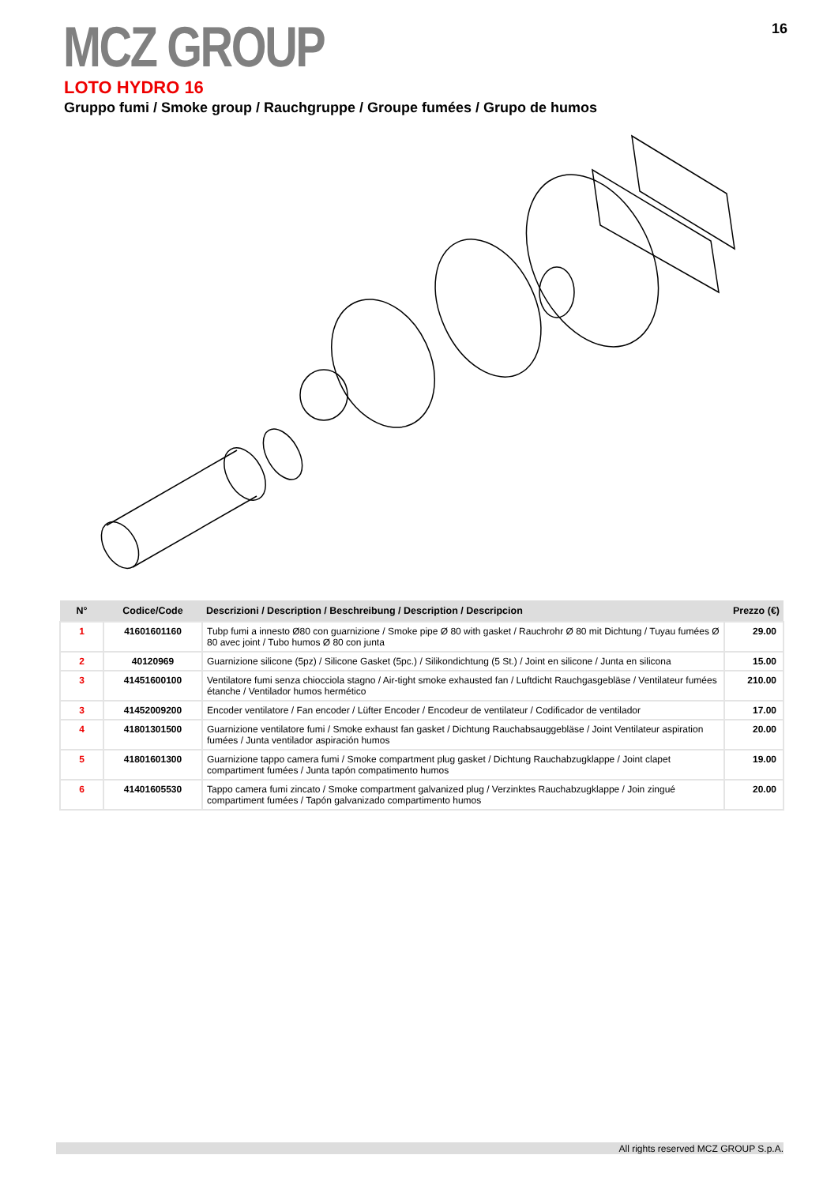MCZ GROUP 16
LOTO HYDRO 16
Gruppo fumi / Smoke group / Rauchgruppe / Groupe fumées / Grupo de humos
| N° | Codice/Code | Descrizioni / Description / Beschreibung / Description / Descripcion | Prezzo (€) |
| --- | --- | --- | --- |
| 1 | 41601601160 | Tubp fumi a innesto Ø80 con guarnizione / Smoke pipe Ø 80 with gasket / Rauchrohr Ø 80 mit Dichtung / Tuyau fumées Ø 80 avec joint / Tubo humos Ø 80 con junta | 29.00 |
| 2 | 40120969 | Guarnizione silicone (5pz) / Silicone Gasket (5pc.) / Silikondichtung (5 St.) / Joint en silicone / Junta en silicona | 15.00 |
| 3 | 41451600100 | Ventilatore fumi senza chiocciola stagno / Air-tight smoke exhausted fan / Luftdicht Rauchgasgebläse / Ventilateur fumées étanche / Ventilador humos hermético | 210.00 |
| 3 | 41452009200 | Encoder ventilatore / Fan encoder / Lüfter Encoder / Encodeur de ventilateur / Codificador de ventilador | 17.00 |
| 4 | 41801301500 | Guarnizione ventilatore fumi / Smoke exhaust fan gasket / Dichtung Rauchabsauggebläse / Joint Ventilateur aspiration fumées / Junta ventilador aspiración humos | 20.00 |
| 5 | 41801601300 | Guarnizione tappo camera fumi / Smoke compartment plug gasket / Dichtung Rauchabzugklappe / Joint clapet compartiment fumées / Junta tapón compatimento humos | 19.00 |
| 6 | 41401605530 | Tappo camera fumi zincato / Smoke compartment galvanized plug / Verzinktes Rauchabzugklappe / Join zingué compartiment fumées / Tapón galvanizado compartimento humos | 20.00 |
All rights reserved MCZ GROUP S.p.A.